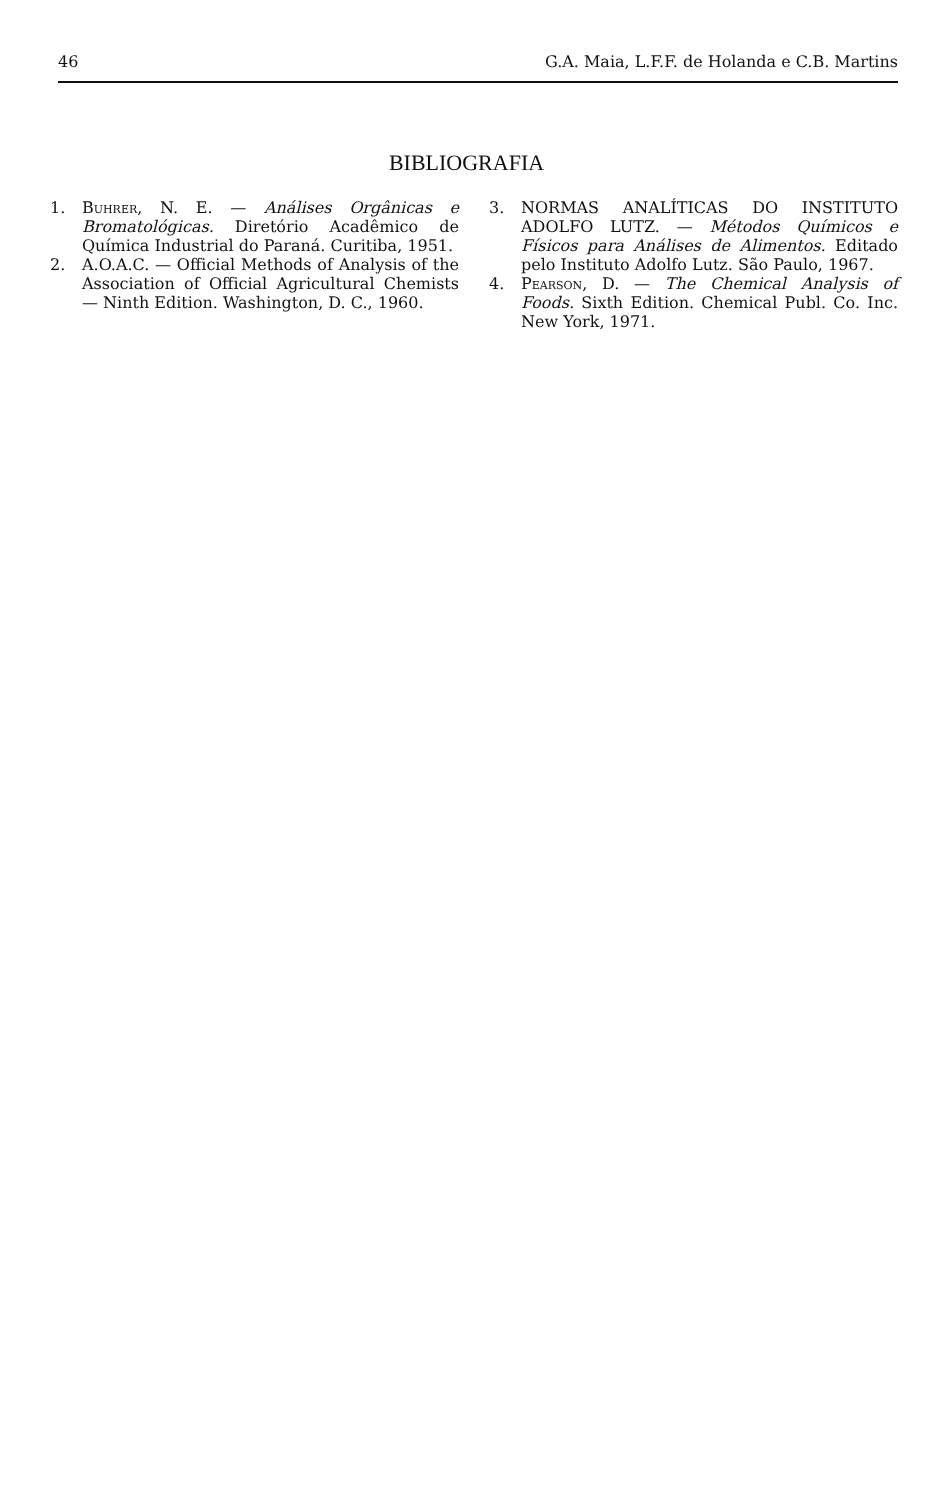46 G.A. Maia, L.F.F. de Holanda e C.B. Martins
BIBLIOGRAFIA
1. Buhrer, N. E. — Análises Orgânicas e Bromatológicas. Diretório Acadêmico de Química Industrial do Paraná. Curitiba, 1951.
2. A.O.A.C. — Official Methods of Analysis of the Association of Official Agricultural Chemists — Ninth Edition. Washington, D. C., 1960.
3. NORMAS ANALÍTICAS DO INSTITUTO ADOLFO LUTZ. — Métodos Químicos e Físicos para Análises de Alimentos. Editado pelo Instituto Adolfo Lutz. São Paulo, 1967.
4. Pearson, D. — The Chemical Analysis of Foods. Sixth Edition. Chemical Publ. Co. Inc. New York, 1971.